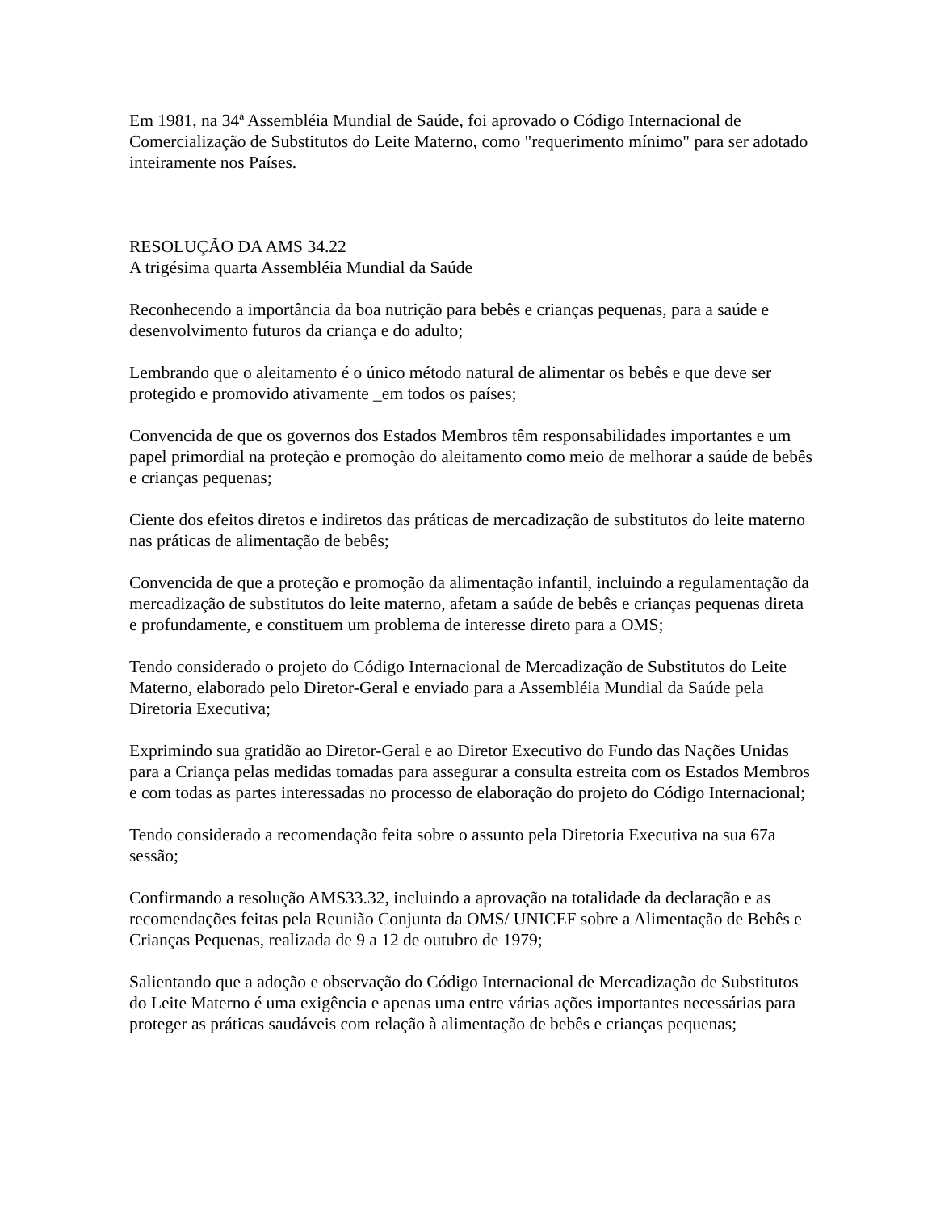Em 1981, na 34ª Assembléia Mundial de Saúde, foi aprovado o Código Internacional de Comercialização de Substitutos do Leite Materno, como "requerimento mínimo" para ser adotado inteiramente nos Países.
RESOLUÇÃO DA AMS 34.22
A trigésima quarta Assembléia Mundial da Saúde
Reconhecendo a importância da boa nutrição para bebês e crianças pequenas, para a saúde e desenvolvimento futuros da criança e do adulto;
Lembrando que o aleitamento é o único método natural de alimentar os bebês e que deve ser protegido e promovido ativamente _em todos os países;
Convencida de que os governos dos Estados Membros têm responsabilidades importantes e um papel primordial na proteção e promoção do aleitamento como meio de melhorar a saúde de bebês e crianças pequenas;
Ciente dos efeitos diretos e indiretos das práticas de mercadização de substitutos do leite materno nas práticas de alimentação de bebês;
Convencida de que a proteção e promoção da alimentação infantil, incluindo a regulamentação da mercadização de substitutos do leite materno, afetam a saúde de bebês e crianças pequenas direta e profundamente, e constituem um problema de interesse direto para a OMS;
Tendo considerado o projeto do Código Internacional de Mercadização de Substitutos do Leite Materno, elaborado pelo Diretor-Geral e enviado para a Assembléia Mundial da Saúde pela Diretoria Executiva;
Exprimindo sua gratidão ao Diretor-Geral e ao Diretor Executivo do Fundo das Nações Unidas para a Criança pelas medidas tomadas para assegurar a consulta estreita com os Estados Membros e com todas as partes interessadas no processo de elaboração do projeto do Código Internacional;
Tendo considerado a recomendação feita sobre o assunto pela Diretoria Executiva na sua 67a sessão;
Confirmando a resolução AMS33.32, incluindo a aprovação na totalidade da declaração e as recomendações feitas pela Reunião Conjunta da OMS/ UNICEF sobre a Alimentação de Bebês e Crianças Pequenas, realizada de 9 a 12 de outubro de 1979;
Salientando que a adoção e observação do Código Internacional de Mercadização de Substitutos do Leite Materno é uma exigência e apenas uma entre várias ações importantes necessárias para proteger as práticas saudáveis com relação à alimentação de bebês e crianças pequenas;